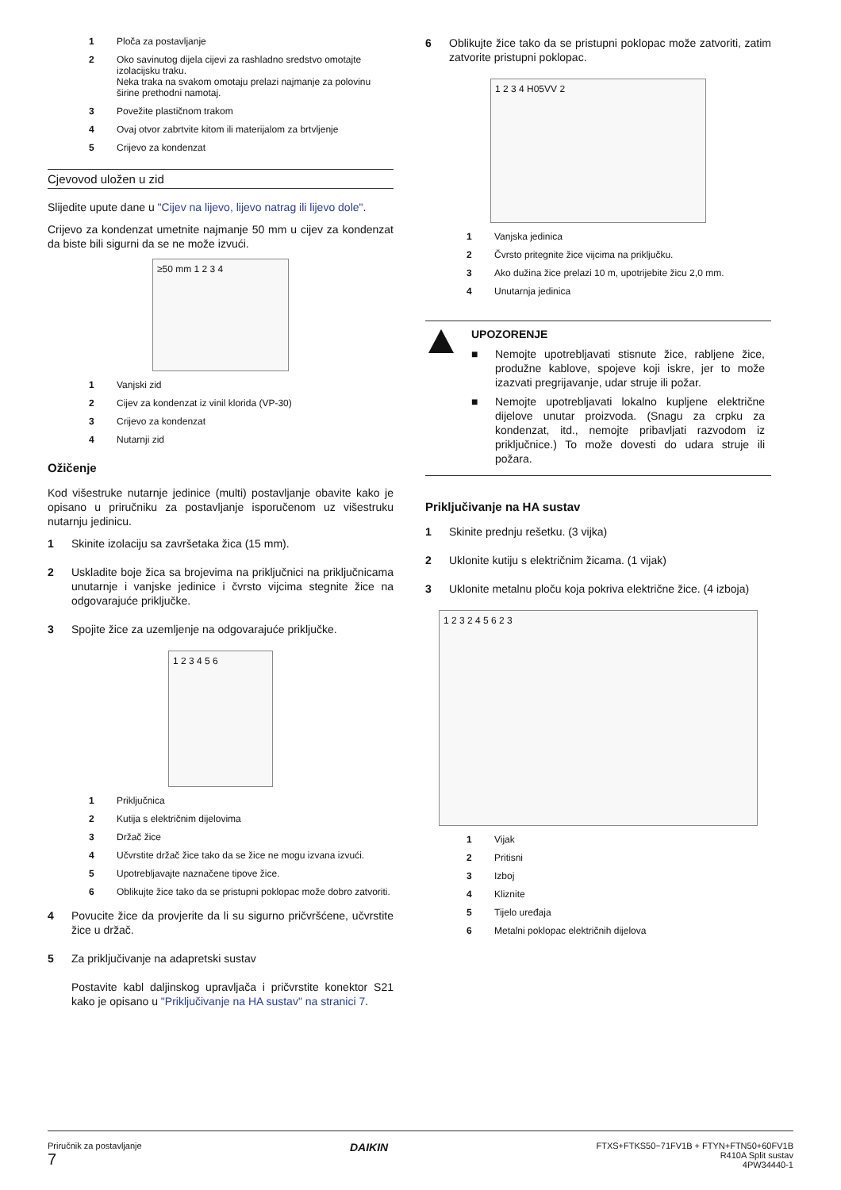1 Ploča za postavljanje
2 Oko savinutog dijela cijevi za rashladno sredstvo omotajte izolacijsku traku.
Neka traka na svakom omotaju prelazi najmanje za polovinu širine prethodni namotaj.
3 Povežite plastičnom trakom
4 Ovaj otvor zabrtvite kitom ili materijalom za brtvljenje
5 Crijevo za kondenzat
Cjevovod uložen u zid
Slijedite upute dane u "Cijev na lijevo, lijevo natrag ili lijevo dole".
Crijevo za kondenzat umetnite najmanje 50 mm u cijev za kondenzat da biste bili sigurni da se ne može izvući.
≥50 mm 1 2 3 4
1 Vanjski zid
2 Cijev za kondenzat iz vinil klorida (VP-30)
3 Crijevo za kondenzat
4 Nutarnji zid
Ožičenje
Kod višestruke nutarnje jedinice (multi) postavljanje obavite kako je opisano u priručniku za postavljanje isporučenom uz višestruku nutarnju jedinicu.
1 Skinite izolaciju sa završetaka žica (15 mm).
2 Uskladite boje žica sa brojevima na priključnici na priključnicama unutarnje i vanjske jedinice i čvrsto vijcima stegnite žice na odgovarajuće priključke.
3 Spojite žice za uzemljenje na odgovarajuće priključke.
1 2 3 4 5 6
1 Priključnica
2 Kutija s električnim dijelovima
3 Držač žice
4 Učvrstite držač žice tako da se žice ne mogu izvana izvući.
5 Upotrebljavajte naznačene tipove žice.
6 Oblikujte žice tako da se pristupni poklopac može dobro zatvoriti.
4 Povucite žice da provjerite da li su sigurno pričvršćene, učvrstite žice u držač.
5 Za priključivanje na adapretski sustav
Postavite kabl daljinskog upravljača i pričvrstite konektor S21 kako je opisano u "Priključivanje na HA sustav" na stranici 7.
6 Oblikujte žice tako da se pristupni poklopac može zatvoriti, zatim zatvorite pristupni poklopac.
1 2 3 4 H05VV 2
1 Vanjska jedinica
2 Čvrsto pritegnite žice vijcima na priključku.
3 Ako dužina žice prelazi 10 m, upotrijebite žicu 2,0 mm.
4 Unutarnja jedinica
UPOZORENJE
■ Nemojte upotrebljavati stisnute žice, rabljene žice, produžne kablove, spojeve koji iskre, jer to može izazvati pregrijavanje, udar struje ili požar.
■ Nemojte upotrebljavati lokalno kupljene električne dijelove unutar proizvoda. (Snagu za crpku za kondenzat, itd., nemojte pribavljati razvodom iz priključnice.) To može dovesti do udara struje ili požara.
Priključivanje na HA sustav
1 Skinite prednju rešetku. (3 vijka)
2 Uklonite kutiju s električnim žicama. (1 vijak)
3 Uklonite metalnu ploču koja pokriva električne žice. (4 izboja)
1 2 3 2 4 5 6 2 3
1 Vijak
2 Pritisni
3 Izboj
4 Kliznite
5 Tijelo uređaja
6 Metalni poklopac električnih dijelova
Priručnik za postavljanje
7
DAIKIN
FTXS+FTKS50~71FV1B + FTYN+FTN50+60FV1B
R410A Split sustav
4PW34440-1